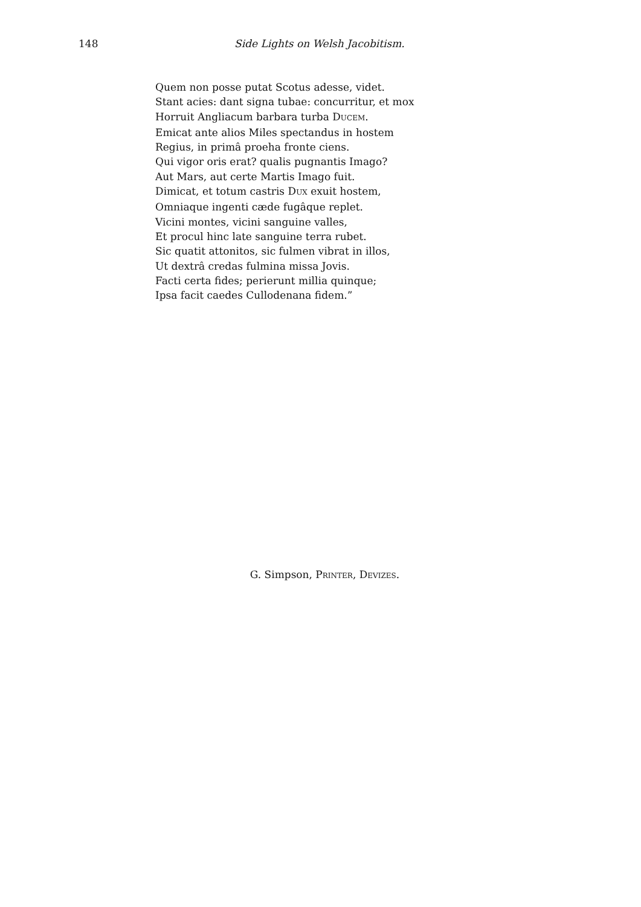148 Side Lights on Welsh Jacobitism.
Quem non posse putat Scotus adesse, videt.
Stant acies: dant signa tubae: concurritur, et mox
Horruit Angliacum barbara turba DUCEM.
Emicat ante alios Miles spectandus in hostem
Regius, in primâ proeha fronte ciens.
Qui vigor oris erat? qualis pugnantis Imago?
Aut Mars, aut certe Martis Imago fuit.
Dimicat, et totum castris DUX exuit hostem,
Omniaque ingenti cæde fugâque replet.
Vicini montes, vicini sanguine valles,
Et procul hinc late sanguine terra rubet.
Sic quatit attonitos, sic fulmen vibrat in illos,
Ut dextrâ credas fulmina missa Jovis.
Facti certa fides; perierunt millia quinque;
Ipsa facit caedes Cullodenana fidem.”
G. Simpson, PRINTER, DEVIZES.